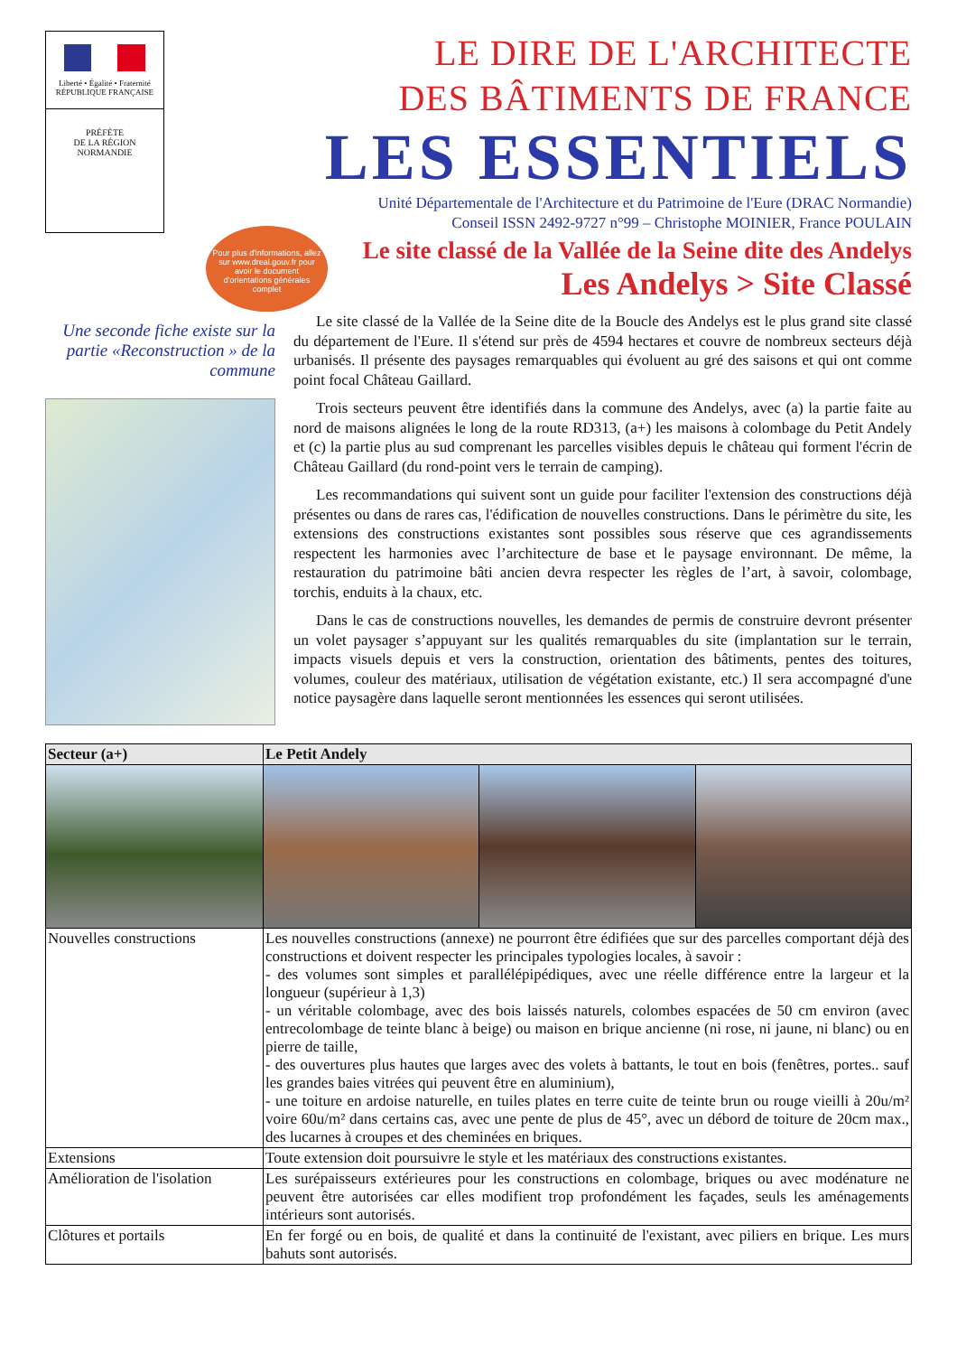Liberté • Égalité • Fraternité
RÉPUBLIQUE FRANÇAISE
PRÉFÈTE
DE LA RÉGION
NORMANDIE
LE DIRE DE L'ARCHITECTE
DES BÂTIMENTS DE FRANCE
LES ESSENTIELS
Unité Départementale de l'Architecture et du Patrimoine de l'Eure (DRAC Normandie)
Conseil ISSN 2492-9727 n°99 – Christophe MOINIER, France POULAIN
Le site classé de la Vallée de la Seine dite des Andelys
Les Andelys > Site Classé
Pour plus d'informations, allez sur www.dreal.gouv.fr pour avoir le document d'orientations générales complet
Une seconde fiche existe sur la partie «Reconstruction » de la commune
Le site classé de la Vallée de la Seine dite de la Boucle des Andelys est le plus grand site classé du département de l'Eure. Il s'étend sur près de 4594 hectares et couvre de nombreux secteurs déjà urbanisés. Il présente des paysages remarquables qui évoluent au gré des saisons et qui ont comme point focal Château Gaillard.
Trois secteurs peuvent être identifiés dans la commune des Andelys, avec (a) la partie faite au nord de maisons alignées le long de la route RD313, (a+) les maisons à colombage du Petit Andely et (c) la partie plus au sud comprenant les parcelles visibles depuis le château qui forment l'écrin de Château Gaillard (du rond-point vers le terrain de camping).
Les recommandations qui suivent sont un guide pour faciliter l'extension des constructions déjà présentes ou dans de rares cas, l'édification de nouvelles constructions. Dans le périmètre du site, les extensions des constructions existantes sont possibles sous réserve que ces agrandissements respectent les harmonies avec l’architecture de base et le paysage environnant. De même, la restauration du patrimoine bâti ancien devra respecter les règles de l’art, à savoir, colombage, torchis, enduits à la chaux, etc.
Dans le cas de constructions nouvelles, les demandes de permis de construire devront présenter un volet paysager s’appuyant sur les qualités remarquables du site (implantation sur le terrain, impacts visuels depuis et vers la construction, orientation des bâtiments, pentes des toitures, volumes, couleur des matériaux, utilisation de végétation existante, etc.) Il sera accompagné d'une notice paysagère dans laquelle seront mentionnées les essences qui seront utilisées.
| Secteur (a+) | Le Petit Andely | | |
| --- | --- | --- | --- |
| Nouvelles constructions | Les nouvelles constructions (annexe) ne pourront être édifiées que sur des parcelles comportant déjà des constructions et doivent respecter les principales typologies locales, à savoir : - des volumes sont simples et parallélépipédiques, avec une réelle différence entre la largeur et la longueur (supérieur à 1,3) - un véritable colombage, avec des bois laissés naturels, colombes espacées de 50 cm environ (avec entrecolombage de teinte blanc à beige) ou maison en brique ancienne (ni rose, ni jaune, ni blanc) ou en pierre de taille, - des ouvertures plus hautes que larges avec des volets à battants, le tout en bois (fenêtres, portes.. sauf les grandes baies vitrées qui peuvent être en aluminium), - une toiture en ardoise naturelle, en tuiles plates en terre cuite de teinte brun ou rouge vieilli à 20u/m² voire 60u/m² dans certains cas, avec une pente de plus de 45°, avec un débord de toiture de 20cm max., des lucarnes à croupes et des cheminées en briques. | | |
| Extensions | Toute extension doit poursuivre le style et les matériaux des constructions existantes. | | |
| Amélioration de l'isolation | Les surépaisseurs extérieures pour les constructions en colombage, briques ou avec modénature ne peuvent être autorisées car elles modifient trop profondément les façades, seuls les aménagements intérieurs sont autorisés. | | |
| Clôtures et portails | En fer forgé ou en bois, de qualité et dans la continuité de l'existant, avec piliers en brique. Les murs bahuts sont autorisés. | | |